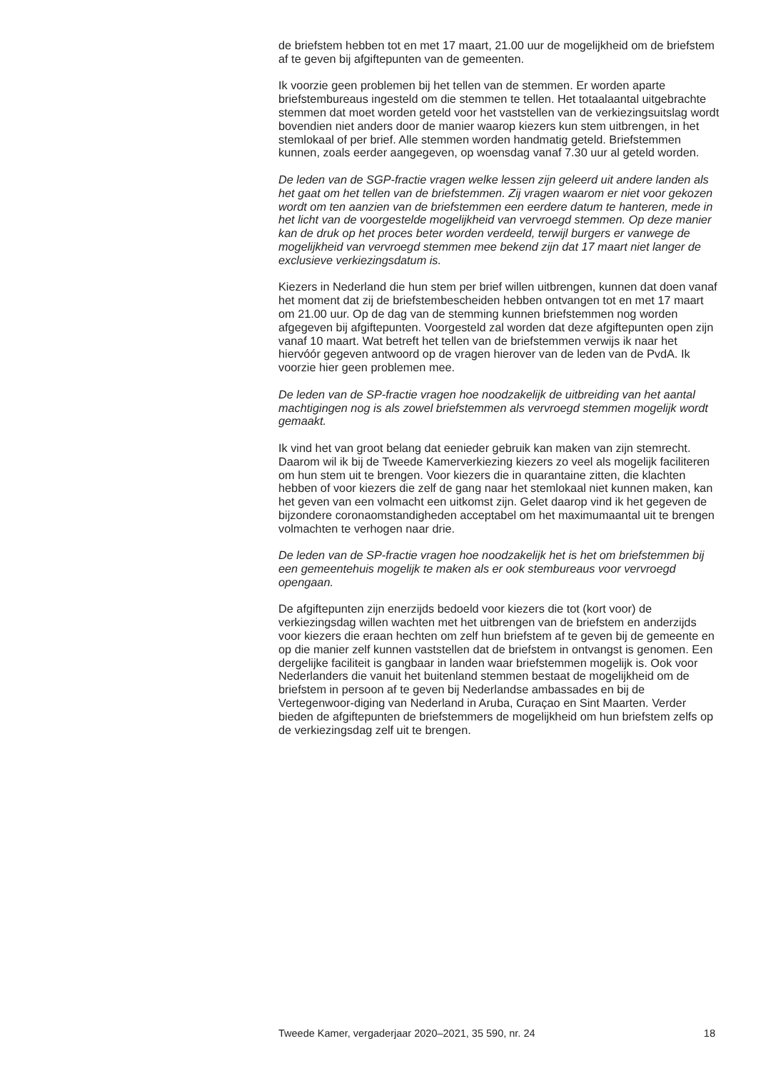de briefstem hebben tot en met 17 maart, 21.00 uur de mogelijkheid om de briefstem af te geven bij afgiftepunten van de gemeenten.
Ik voorzie geen problemen bij het tellen van de stemmen. Er worden aparte briefstembureaus ingesteld om die stemmen te tellen. Het totaalaantal uitgebrachte stemmen dat moet worden geteld voor het vaststellen van de verkiezingsuitslag wordt bovendien niet anders door de manier waarop kiezers kun stem uitbrengen, in het stemlokaal of per brief. Alle stemmen worden handmatig geteld. Briefstemmen kunnen, zoals eerder aangegeven, op woensdag vanaf 7.30 uur al geteld worden.
De leden van de SGP-fractie vragen welke lessen zijn geleerd uit andere landen als het gaat om het tellen van de briefstemmen. Zij vragen waarom er niet voor gekozen wordt om ten aanzien van de briefstemmen een eerdere datum te hanteren, mede in het licht van de voorgestelde mogelijkheid van vervroegd stemmen. Op deze manier kan de druk op het proces beter worden verdeeld, terwijl burgers er vanwege de mogelijkheid van vervroegd stemmen mee bekend zijn dat 17 maart niet langer de exclusieve verkiezingsdatum is.
Kiezers in Nederland die hun stem per brief willen uitbrengen, kunnen dat doen vanaf het moment dat zij de briefstembescheiden hebben ontvangen tot en met 17 maart om 21.00 uur. Op de dag van de stemming kunnen briefstemmen nog worden afgegeven bij afgiftepunten. Voorgesteld zal worden dat deze afgiftepunten open zijn vanaf 10 maart. Wat betreft het tellen van de briefstemmen verwijs ik naar het hiervóór gegeven antwoord op de vragen hierover van de leden van de PvdA. Ik voorzie hier geen problemen mee.
De leden van de SP-fractie vragen hoe noodzakelijk de uitbreiding van het aantal machtigingen nog is als zowel briefstemmen als vervroegd stemmen mogelijk wordt gemaakt.
Ik vind het van groot belang dat eenieder gebruik kan maken van zijn stemrecht. Daarom wil ik bij de Tweede Kamerverkiezing kiezers zo veel als mogelijk faciliteren om hun stem uit te brengen. Voor kiezers die in quarantaine zitten, die klachten hebben of voor kiezers die zelf de gang naar het stemlokaal niet kunnen maken, kan het geven van een volmacht een uitkomst zijn. Gelet daarop vind ik het gegeven de bijzondere coronaomstandigheden acceptabel om het maximumaantal uit te brengen volmachten te verhogen naar drie.
De leden van de SP-fractie vragen hoe noodzakelijk het is het om briefstemmen bij een gemeentehuis mogelijk te maken als er ook stembureaus voor vervroegd opengaan.
De afgiftepunten zijn enerzijds bedoeld voor kiezers die tot (kort voor) de verkiezingsdag willen wachten met het uitbrengen van de briefstem en anderzijds voor kiezers die eraan hechten om zelf hun briefstem af te geven bij de gemeente en op die manier zelf kunnen vaststellen dat de briefstem in ontvangst is genomen. Een dergelijke faciliteit is gangbaar in landen waar briefstemmen mogelijk is. Ook voor Nederlanders die vanuit het buitenland stemmen bestaat de mogelijkheid om de briefstem in persoon af te geven bij Nederlandse ambassades en bij de Vertegenwoor-diging van Nederland in Aruba, Curaçao en Sint Maarten. Verder bieden de afgiftepunten de briefstemmers de mogelijkheid om hun briefstem zelfs op de verkiezingsdag zelf uit te brengen.
Tweede Kamer, vergaderjaar 2020–2021, 35 590, nr. 24 18